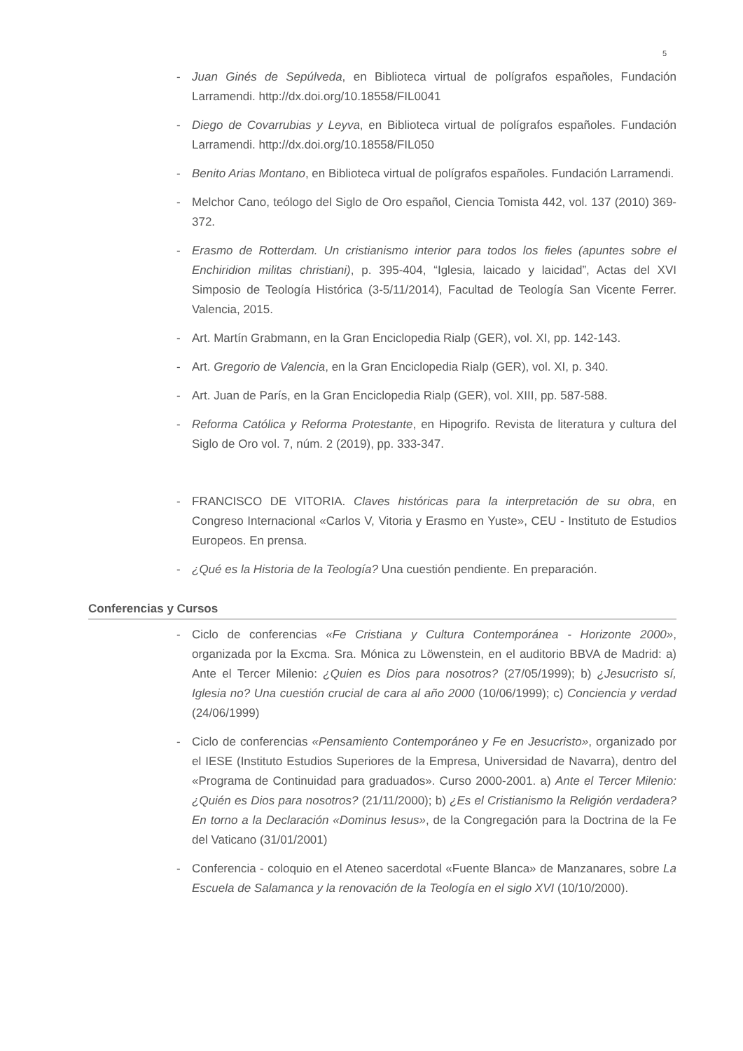5
- Juan Ginés de Sepúlveda, en Biblioteca virtual de polígrafos españoles, Fundación Larramendi. http://dx.doi.org/10.18558/FIL0041
- Diego de Covarrubias y Leyva, en Biblioteca virtual de polígrafos españoles. Fundación Larramendi. http://dx.doi.org/10.18558/FIL050
- Benito Arias Montano, en Biblioteca virtual de polígrafos españoles. Fundación Larramendi.
- Melchor Cano, teólogo del Siglo de Oro español, Ciencia Tomista 442, vol. 137 (2010) 369-372.
- Erasmo de Rotterdam. Un cristianismo interior para todos los fieles (apuntes sobre el Enchiridion militas christiani), p. 395-404, “Iglesia, laicado y laicidad”, Actas del XVI Simposio de Teología Histórica (3-5/11/2014), Facultad de Teología San Vicente Ferrer. Valencia, 2015.
- Art. Martín Grabmann, en la Gran Enciclopedia Rialp (GER), vol. XI, pp. 142-143.
- Art. Gregorio de Valencia, en la Gran Enciclopedia Rialp (GER), vol. XI, p. 340.
- Art. Juan de París, en la Gran Enciclopedia Rialp (GER), vol. XIII, pp. 587-588.
- Reforma Católica y Reforma Protestante, en Hipogrifo. Revista de literatura y cultura del Siglo de Oro vol. 7, núm. 2 (2019), pp. 333-347.
- FRANCISCO DE VITORIA. Claves históricas para la interpretación de su obra, en Congreso Internacional «Carlos V, Vitoria y Erasmo en Yuste», CEU - Instituto de Estudios Europeos. En prensa.
- ¿Qué es la Historia de la Teología? Una cuestión pendiente. En preparación.
Conferencias y Cursos
- Ciclo de conferencias «Fe Cristiana y Cultura Contemporánea - Horizonte 2000», organizada por la Excma. Sra. Mónica zu Löwenstein, en el auditorio BBVA de Madrid: a) Ante el Tercer Milenio: ¿Quien es Dios para nosotros? (27/05/1999); b) ¿Jesucristo sí, Iglesia no? Una cuestión crucial de cara al año 2000 (10/06/1999); c) Conciencia y verdad (24/06/1999)
- Ciclo de conferencias «Pensamiento Contemporáneo y Fe en Jesucristo», organizado por el IESE (Instituto Estudios Superiores de la Empresa, Universidad de Navarra), dentro del «Programa de Continuidad para graduados». Curso 2000-2001. a) Ante el Tercer Milenio: ¿Quién es Dios para nosotros? (21/11/2000); b) ¿Es el Cristianismo la Religión verdadera? En torno a la Declaración «Dominus Iesus», de la Congregación para la Doctrina de la Fe del Vaticano (31/01/2001)
- Conferencia - coloquio en el Ateneo sacerdotal «Fuente Blanca» de Manzanares, sobre La Escuela de Salamanca y la renovación de la Teología en el siglo XVI (10/10/2000).